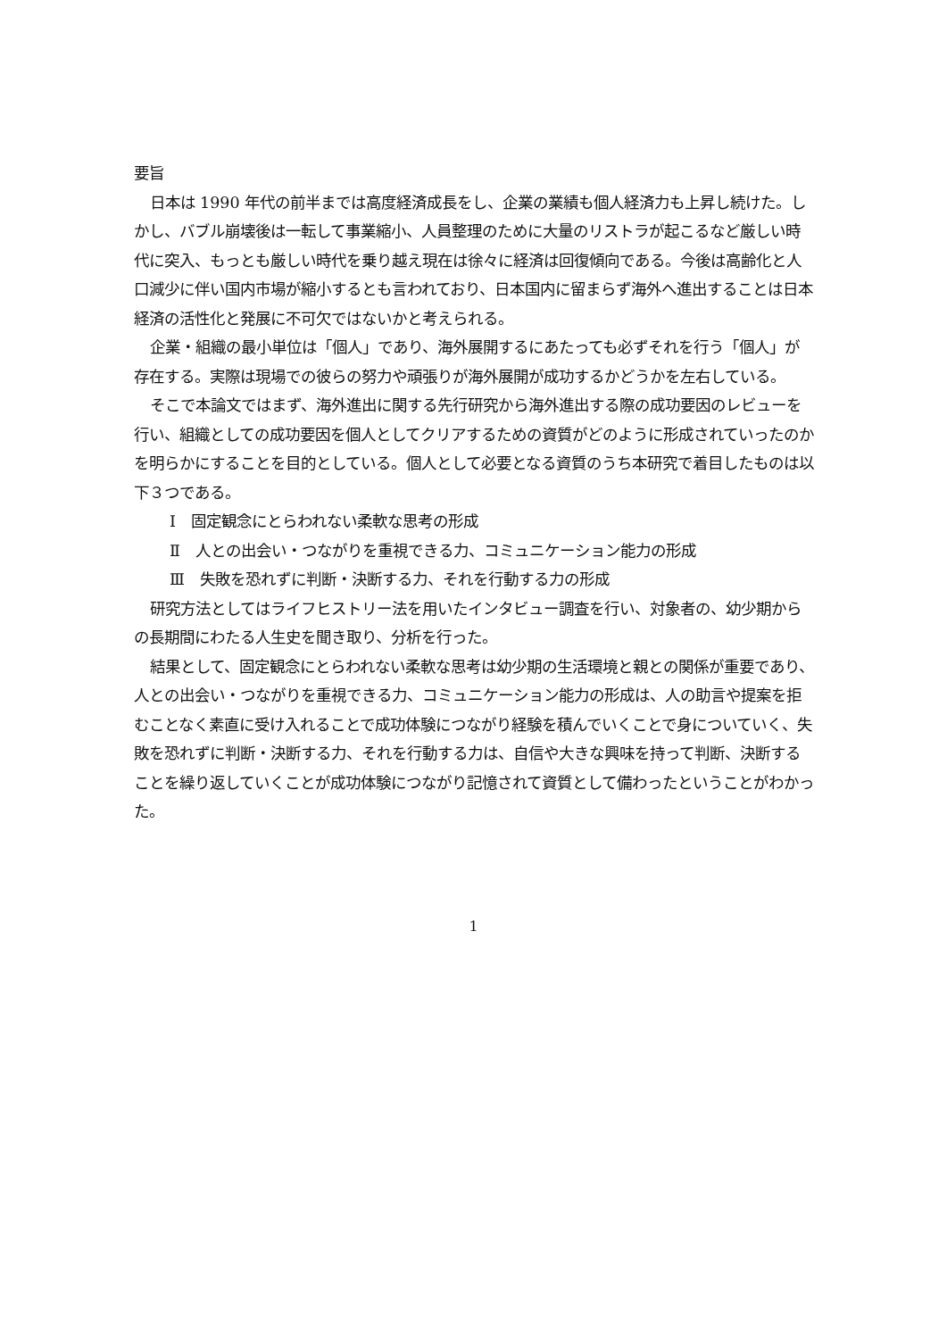要旨
日本は 1990 年代の前半までは高度経済成長をし、企業の業績も個人経済力も上昇し続けた。しかし、バブル崩壊後は一転して事業縮小、人員整理のために大量のリストラが起こるなど厳しい時代に突入、もっとも厳しい時代を乗り越え現在は徐々に経済は回復傾向である。今後は高齢化と人口減少に伴い国内市場が縮小するとも言われており、日本国内に留まらず海外へ進出することは日本経済の活性化と発展に不可欠ではないかと考えられる。
企業・組織の最小単位は「個人」であり、海外展開するにあたっても必ずそれを行う「個人」が存在する。実際は現場での彼らの努力や頑張りが海外展開が成功するかどうかを左右している。
そこで本論文ではまず、海外進出に関する先行研究から海外進出する際の成功要因のレビューを行い、組織としての成功要因を個人としてクリアするための資質がどのように形成されていったのかを明らかにすることを目的としている。個人として必要となる資質のうち本研究で着目したものは以下３つである。
Ⅰ　固定観念にとらわれない柔軟な思考の形成
Ⅱ　人との出会い・つながりを重視できる力、コミュニケーション能力の形成
Ⅲ　失敗を恐れずに判断・決断する力、それを行動する力の形成
研究方法としてはライフヒストリー法を用いたインタビュー調査を行い、対象者の、幼少期からの長期間にわたる人生史を聞き取り、分析を行った。
結果として、固定観念にとらわれない柔軟な思考は幼少期の生活環境と親との関係が重要であり、人との出会い・つながりを重視できる力、コミュニケーション能力の形成は、人の助言や提案を拒むことなく素直に受け入れることで成功体験につながり経験を積んでいくことで身についていく、失敗を恐れずに判断・決断する力、それを行動する力は、自信や大きな興味を持って判断、決断することを繰り返していくことが成功体験につながり記憶されて資質として備わったということがわかった。
1